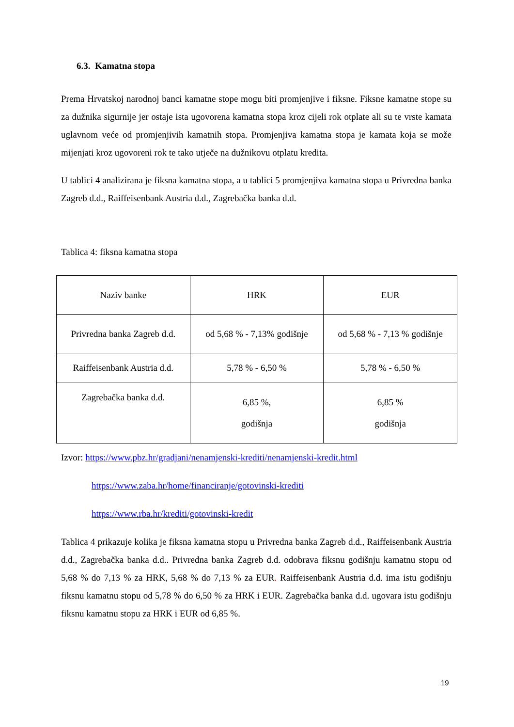6.3. Kamatna stopa
Prema Hrvatskoj narodnoj banci kamatne stope mogu biti promjenjive i fiksne. Fiksne kamatne stope su za dužnika sigurnije jer ostaje ista ugovorena kamatna stopa kroz cijeli rok otplate ali su te vrste kamata uglavnom veće od promjenjivih kamatnih stopa. Promjenjiva kamatna stopa je kamata koja se može mijenjati kroz ugovoreni rok te tako utječe na dužnikovu otplatu kredita.
U tablici 4 analizirana je fiksna kamatna stopa, a u tablici 5 promjenjiva kamatna stopa u Privredna banka Zagreb d.d., Raiffeisenbank Austria d.d., Zagrebačka banka d.d.
Tablica 4: fiksna kamatna stopa
| Naziv banke | HRK | EUR |
| Privredna banka Zagreb d.d. | od 5,68 % - 7,13% godišnje | od 5,68 % - 7,13 % godišnje |
| Raiffeisenbank Austria d.d. | 5,78 % - 6,50 % | 5,78 % - 6,50 % |
| Zagrebačka banka d.d. | 6,85 %, godišnja | 6,85 % godišnja |
Izvor: https://www.pbz.hr/gradjani/nenamjenski-krediti/nenamjenski-kredit.html
https://www.zaba.hr/home/financiranje/gotovinski-krediti
https://www.rba.hr/krediti/gotovinski-kredit
Tablica 4 prikazuje kolika je fiksna kamatna stopu u Privredna banka Zagreb d.d., Raiffeisenbank Austria d.d., Zagrebačka banka d.d.. Privredna banka Zagreb d.d. odobrava fiksnu godišnju kamatnu stopu od 5,68 % do 7,13 % za HRK, 5,68 % do 7,13 % za EUR. Raiffeisenbank Austria d.d. ima istu godišnju fiksnu kamatnu stopu od 5,78 % do 6,50 % za HRK i EUR. Zagrebačka banka d.d. ugovara istu godišnju fiksnu kamatnu stopu za HRK i EUR od 6,85 %.
19